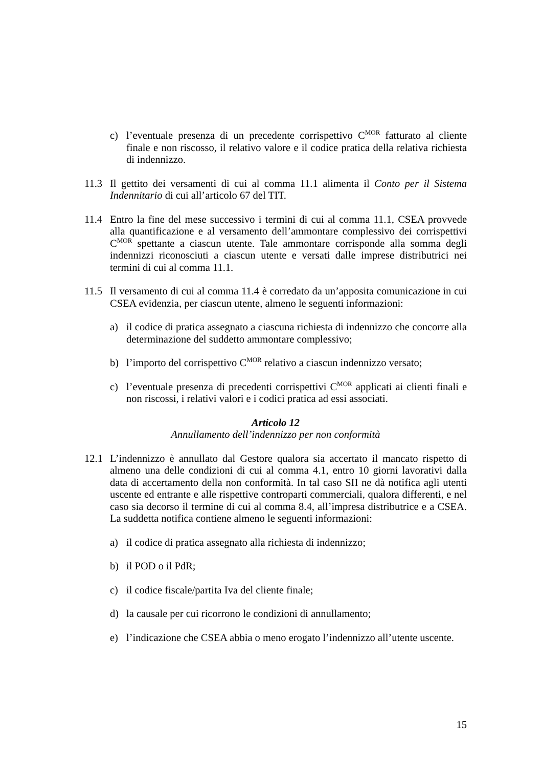c) l’eventuale presenza di un precedente corrispettivo C<sup>MOR</sup> fatturato al cliente finale e non riscosso, il relativo valore e il codice pratica della relativa richiesta di indennizzo.
11.3 Il gettito dei versamenti di cui al comma 11.1 alimenta il Conto per il Sistema Indennitario di cui all’articolo 67 del TIT.
11.4 Entro la fine del mese successivo i termini di cui al comma 11.1, CSEA provvede alla quantificazione e al versamento dell’ammontare complessivo dei corrispettivi C<sup>MOR</sup> spettante a ciascun utente. Tale ammontare corrisponde alla somma degli indennizzi riconosciuti a ciascun utente e versati dalle imprese distributrici nei termini di cui al comma 11.1.
11.5 Il versamento di cui al comma 11.4 è corredato da un’apposita comunicazione in cui CSEA evidenzia, per ciascun utente, almeno le seguenti informazioni:
a) il codice di pratica assegnato a ciascuna richiesta di indennizzo che concorre alla determinazione del suddetto ammontare complessivo;
b) l’importo del corrispettivo C<sup>MOR</sup> relativo a ciascun indennizzo versato;
c) l’eventuale presenza di precedenti corrispettivi C<sup>MOR</sup> applicati ai clienti finali e non riscossi, i relativi valori e i codici pratica ad essi associati.
Articolo 12
Annullamento dell’indennizzo per non conformità
12.1 L’indennizzo è annullato dal Gestore qualora sia accertato il mancato rispetto di almeno una delle condizioni di cui al comma 4.1, entro 10 giorni lavorativi dalla data di accertamento della non conformità. In tal caso SII ne dà notifica agli utenti uscente ed entrante e alle rispettive controparti commerciali, qualora differenti, e nel caso sia decorso il termine di cui al comma 8.4, all’impresa distributrice e a CSEA. La suddetta notifica contiene almeno le seguenti informazioni:
a) il codice di pratica assegnato alla richiesta di indennizzo;
b) il POD o il PdR;
c) il codice fiscale/partita Iva del cliente finale;
d) la causale per cui ricorrono le condizioni di annullamento;
e) l’indicazione che CSEA abbia o meno erogato l’indennizzo all’utente uscente.
15